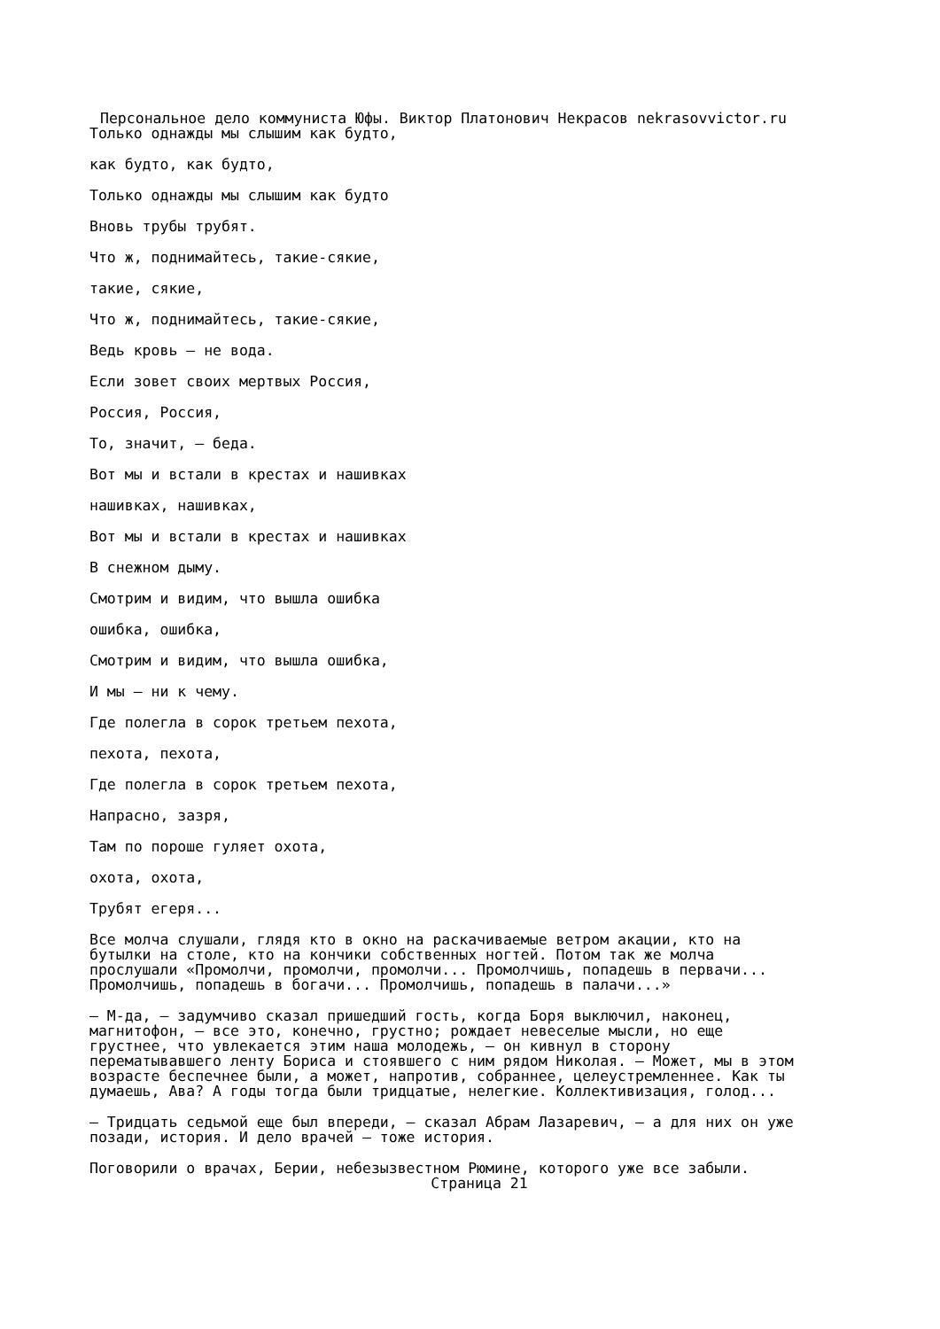Персональное дело коммуниста Юфы. Виктор Платонович Некрасов nekrasovvictor.ru
Только однажды мы слышим как будто,
как будто, как будто,
Только однажды мы слышим как будто
Вновь трубы трубят.
Что ж, поднимайтесь, такие-сякие,
такие, сякие,
Что ж, поднимайтесь, такие-сякие,
Ведь кровь — не вода.
Если зовет своих мертвых Россия,
Россия, Россия,
То, значит, — беда.
Вот мы и встали в крестах и нашивках
нашивках, нашивках,
Вот мы и встали в крестах и нашивках
В снежном дыму.
Смотрим и видим, что вышла ошибка
ошибка, ошибка,
Смотрим и видим, что вышла ошибка,
И мы — ни к чему.
Где полегла в сорок третьем пехота,
пехота, пехота,
Где полегла в сорок третьем пехота,
Напрасно, зазря,
Там по пороше гуляет охота,
охота, охота,
Трубят егеря...
Все молча слушали, глядя кто в окно на раскачиваемые ветром акации, кто на
бутылки на столе, кто на кончики собственных ногтей. Потом так же молча
прослушали «Промолчи, промолчи, промолчи... Промолчишь, попадешь в первачи...
Промолчишь, попадешь в богачи... Промолчишь, попадешь в палачи...»
— М-да, — задумчиво сказал пришедший гость, когда Боря выключил, наконец,
магнитофон, — все это, конечно, грустно; рождает невеселые мысли, но еще
грустнее, что увлекается этим наша молодежь, — он кивнул в сторону
перематывавшего ленту Бориса и стоявшего с ним рядом Николая. — Может, мы в этом
возрасте беспечнее были, а может, напротив, собраннее, целеустремленнее. Как ты
думаешь, Ава? А годы тогда были тридцатые, нелегкие. Коллективизация, голод...
— Тридцать седьмой еще был впереди, — сказал Абрам Лазаревич, — а для них он уже
позади, история. И дело врачей — тоже история.
Поговорили о врачах, Берии, небезызвестном Рюмине, которого уже все забыли.
Страница 21